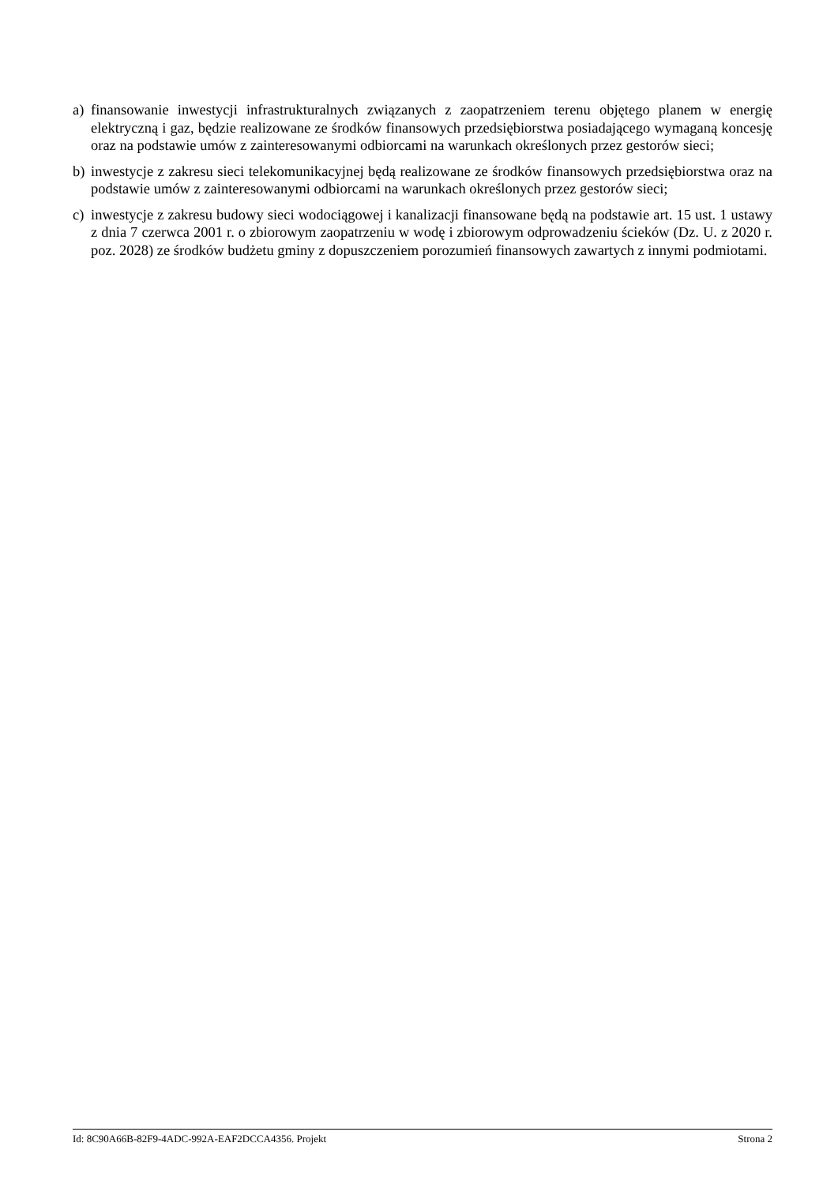a) finansowanie inwestycji infrastrukturalnych związanych z zaopatrzeniem terenu objętego planem w energię elektryczną i gaz, będzie realizowane ze środków finansowych przedsiębiorstwa posiadającego wymaganą koncesję oraz na podstawie umów z zainteresowanymi odbiorcami na warunkach określonych przez gestorów sieci;
b) inwestycje z zakresu sieci telekomunikacyjnej będą realizowane ze środków finansowych przedsiębiorstwa oraz na podstawie umów z zainteresowanymi odbiorcami na warunkach określonych przez gestorów sieci;
c) inwestycje z zakresu budowy sieci wodociągowej i kanalizacji finansowane będą na podstawie art. 15 ust. 1 ustawy z dnia 7 czerwca 2001 r. o zbiorowym zaopatrzeniu w wodę i zbiorowym odprowadzeniu ścieków (Dz. U. z 2020 r. poz. 2028) ze środków budżetu gminy z dopuszczeniem porozumień finansowych zawartych z innymi podmiotami.
Id: 8C90A66B-82F9-4ADC-992A-EAF2DCCA4356. Projekt Strona 2